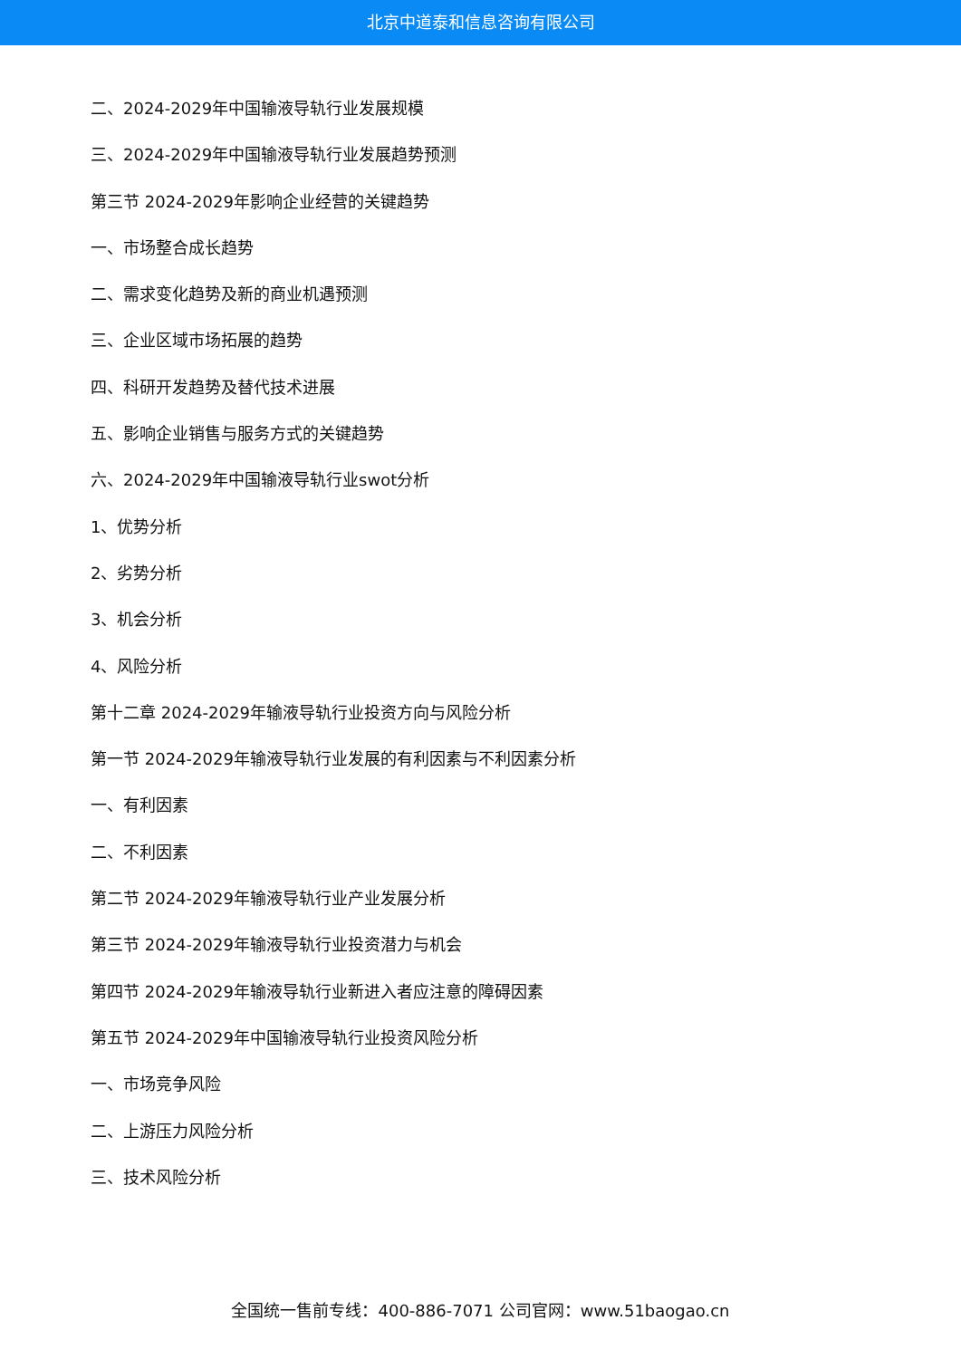北京中道泰和信息咨询有限公司
二、2024-2029年中国输液导轨行业发展规模
三、2024-2029年中国输液导轨行业发展趋势预测
第三节 2024-2029年影响企业经营的关键趋势
一、市场整合成长趋势
二、需求变化趋势及新的商业机遇预测
三、企业区域市场拓展的趋势
四、科研开发趋势及替代技术进展
五、影响企业销售与服务方式的关键趋势
六、2024-2029年中国输液导轨行业swot分析
1、优势分析
2、劣势分析
3、机会分析
4、风险分析
第十二章 2024-2029年输液导轨行业投资方向与风险分析
第一节 2024-2029年输液导轨行业发展的有利因素与不利因素分析
一、有利因素
二、不利因素
第二节 2024-2029年输液导轨行业产业发展分析
第三节 2024-2029年输液导轨行业投资潜力与机会
第四节 2024-2029年输液导轨行业新进入者应注意的障碍因素
第五节 2024-2029年中国输液导轨行业投资风险分析
一、市场竞争风险
二、上游压力风险分析
三、技术风险分析
全国统一售前专线：400-886-7071 公司官网：www.51baogao.cn